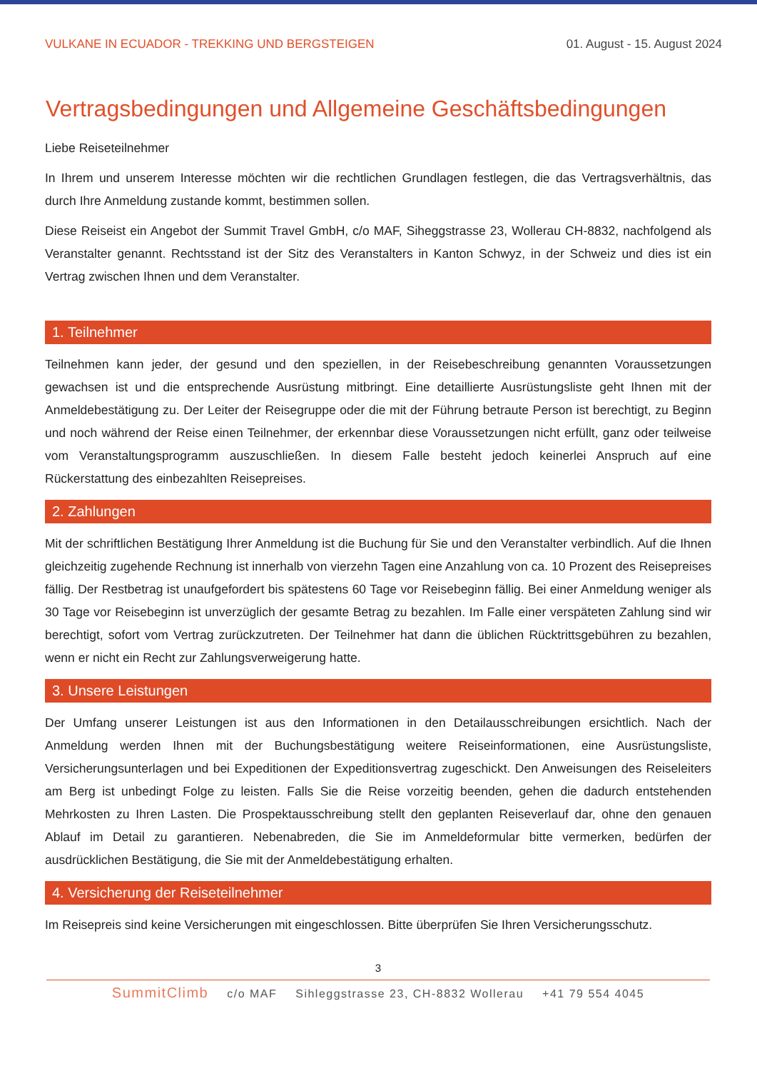VULKANE IN ECUADOR - TREKKING UND BERGSTEIGEN 01. August - 15. August 2024
Vertragsbedingungen und Allgemeine Geschäftsbedingungen
Liebe Reiseteilnehmer
In Ihrem und unserem Interesse möchten wir die rechtlichen Grundlagen festlegen, die das Vertragsverhältnis, das durch Ihre Anmeldung zustande kommt, bestimmen sollen.
Diese Reiseist ein Angebot der Summit Travel GmbH, c/o MAF, Siheggstrasse 23, Wollerau CH-8832, nachfolgend als Veranstalter genannt. Rechtsstand ist der Sitz des Veranstalters in Kanton Schwyz, in der Schweiz und dies ist ein Vertrag zwischen Ihnen und dem Veranstalter.
1. Teilnehmer
Teilnehmen kann jeder, der gesund und den speziellen, in der Reisebeschreibung genannten Voraussetzungen gewachsen ist und die entsprechende Ausrüstung mitbringt. Eine detaillierte Ausrüstungsliste geht Ihnen mit der Anmeldebestätigung zu. Der Leiter der Reisegruppe oder die mit der Führung betraute Person ist berechtigt, zu Beginn und noch während der Reise einen Teilnehmer, der erkennbar diese Voraussetzungen nicht erfüllt, ganz oder teilweise vom Veranstaltungsprogramm auszuschließen. In diesem Falle besteht jedoch keinerlei Anspruch auf eine Rückerstattung des einbezahlten Reisepreises.
2. Zahlungen
Mit der schriftlichen Bestätigung Ihrer Anmeldung ist die Buchung für Sie und den Veranstalter verbindlich. Auf die Ihnen gleichzeitig zugehende Rechnung ist innerhalb von vierzehn Tagen eine Anzahlung von ca. 10 Prozent des Reisepreises fällig. Der Restbetrag ist unaufgefordert bis spätestens 60 Tage vor Reisebeginn fällig. Bei einer Anmeldung weniger als 30 Tage vor Reisebeginn ist unverzüglich der gesamte Betrag zu bezahlen. Im Falle einer verspäteten Zahlung sind wir berechtigt, sofort vom Vertrag zurückzutreten. Der Teilnehmer hat dann die üblichen Rücktrittsgebühren zu bezahlen, wenn er nicht ein Recht zur Zahlungsverweigerung hatte.
3. Unsere Leistungen
Der Umfang unserer Leistungen ist aus den Informationen in den Detailausschreibungen ersichtlich. Nach der Anmeldung werden Ihnen mit der Buchungsbestätigung weitere Reiseinformationen, eine Ausrüstungsliste, Versicherungsunterlagen und bei Expeditionen der Expeditionsvertrag zugeschickt. Den Anweisungen des Reiseleiters am Berg ist unbedingt Folge zu leisten. Falls Sie die Reise vorzeitig beenden, gehen die dadurch entstehenden Mehrkosten zu Ihren Lasten. Die Prospektausschreibung stellt den geplanten Reiseverlauf dar, ohne den genauen Ablauf im Detail zu garantieren. Nebenabreden, die Sie im Anmeldeformular bitte vermerken, bedürfen der ausdrücklichen Bestätigung, die Sie mit der Anmeldebestätigung erhalten.
4. Versicherung der Reiseteilnehmer
Im Reisepreis sind keine Versicherungen mit eingeschlossen. Bitte überprüfen Sie Ihren Versicherungsschutz.
3
SummitClimb c/o MAF Sihleggstrasse 23, CH-8832 Wollerau +41 79 554 4045